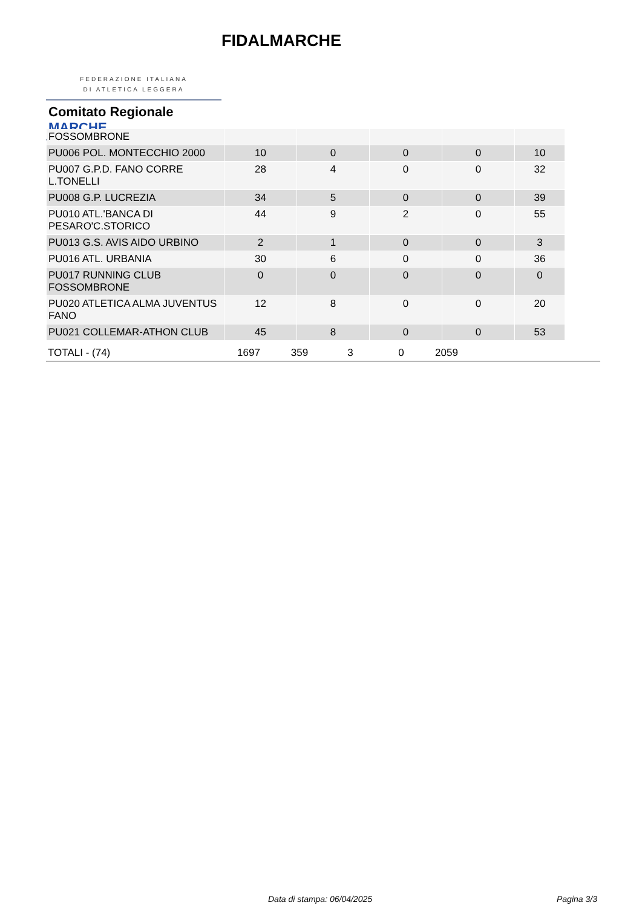FEDERAZIONE ITALIANA
DI ATLETICA LEGGERA
Comitato Regionale MARCHE
FIDALMARCHE
| FOSSOMBRONE | | | | | |
| PU006 POL. MONTECCHIO 2000 | 10 | 0 | 0 | 0 | 10 |
| PU007 G.P.D. FANO CORRE L.TONELLI | 28 | 4 | 0 | 0 | 32 |
| PU008 G.P. LUCREZIA | 34 | 5 | 0 | 0 | 39 |
| PU010 ATL.'BANCA DI PESARO'C.STORICO | 44 | 9 | 2 | 0 | 55 |
| PU013 G.S. AVIS AIDO URBINO | 2 | 1 | 0 | 0 | 3 |
| PU016 ATL. URBANIA | 30 | 6 | 0 | 0 | 36 |
| PU017 RUNNING CLUB FOSSOMBRONE | 0 | 0 | 0 | 0 | 0 |
| PU020 ATLETICA ALMA JUVENTUS FANO | 12 | 8 | 0 | 0 | 20 |
| PU021 COLLEMAR-ATHON CLUB | 45 | 8 | 0 | 0 | 53 |
TOTALI - (74) 1697 359 3 0 2059
Data di stampa: 06/04/2025 Pagina 3/3